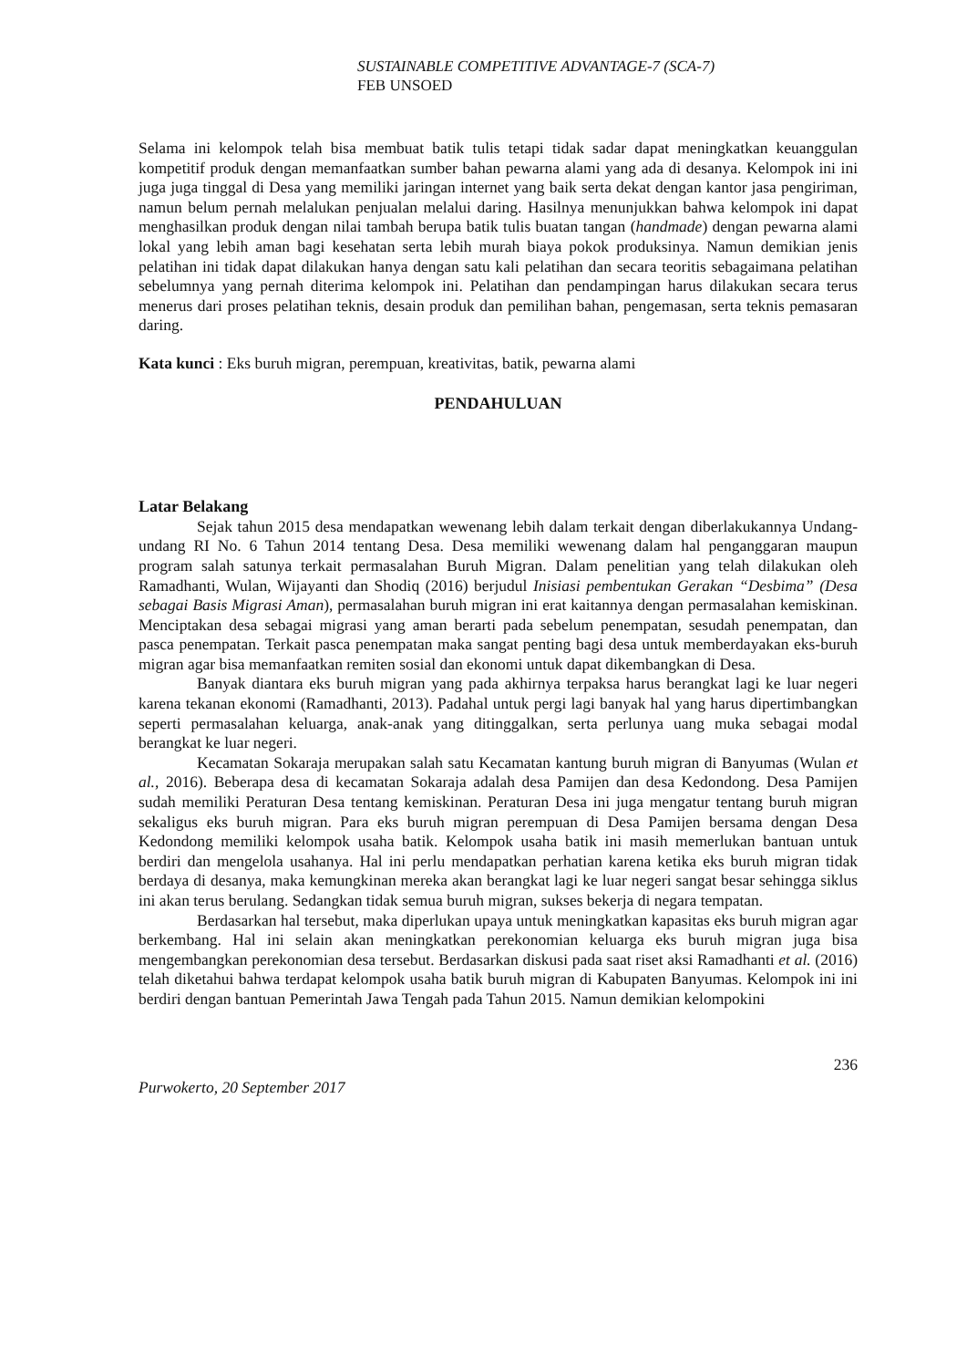SUSTAINABLE COMPETITIVE ADVANTAGE-7 (SCA-7)
FEB UNSOED
Selama ini kelompok telah bisa membuat batik tulis tetapi tidak sadar dapat meningkatkan keuanggulan kompetitif produk dengan memanfaatkan sumber bahan pewarna alami yang ada di desanya. Kelompok ini ini juga juga tinggal di Desa yang memiliki jaringan internet yang baik serta dekat dengan kantor jasa pengiriman, namun belum pernah melalukan penjualan melalui daring. Hasilnya menunjukkan bahwa kelompok ini dapat menghasilkan produk dengan nilai tambah berupa batik tulis buatan tangan (handmade) dengan pewarna alami lokal yang lebih aman bagi kesehatan serta lebih murah biaya pokok produksinya. Namun demikian jenis pelatihan ini tidak dapat dilakukan hanya dengan satu kali pelatihan dan secara teoritis sebagaimana pelatihan sebelumnya yang pernah diterima kelompok ini. Pelatihan dan pendampingan harus dilakukan secara terus menerus dari proses pelatihan teknis, desain produk dan pemilihan bahan, pengemasan, serta teknis pemasaran daring.
Kata kunci : Eks buruh migran, perempuan, kreativitas, batik, pewarna alami
PENDAHULUAN
Latar Belakang
Sejak tahun 2015 desa mendapatkan wewenang lebih dalam terkait dengan diberlakukannya Undang-undang RI No. 6 Tahun 2014 tentang Desa. Desa memiliki wewenang dalam hal penganggaran maupun program salah satunya terkait permasalahan Buruh Migran. Dalam penelitian yang telah dilakukan oleh Ramadhanti, Wulan, Wijayanti dan Shodiq (2016) berjudul Inisiasi pembentukan Gerakan “Desbima” (Desa sebagai Basis Migrasi Aman), permasalahan buruh migran ini erat kaitannya dengan permasalahan kemiskinan. Menciptakan desa sebagai migrasi yang aman berarti pada sebelum penempatan, sesudah penempatan, dan pasca penempatan. Terkait pasca penempatan maka sangat penting bagi desa untuk memberdayakan eks-buruh migran agar bisa memanfaatkan remiten sosial dan ekonomi untuk dapat dikembangkan di Desa.
Banyak diantara eks buruh migran yang pada akhirnya terpaksa harus berangkat lagi ke luar negeri karena tekanan ekonomi (Ramadhanti, 2013). Padahal untuk pergi lagi banyak hal yang harus dipertimbangkan seperti permasalahan keluarga, anak-anak yang ditinggalkan, serta perlunya uang muka sebagai modal berangkat ke luar negeri.
Kecamatan Sokaraja merupakan salah satu Kecamatan kantung buruh migran di Banyumas (Wulan et al., 2016). Beberapa desa di kecamatan Sokaraja adalah desa Pamijen dan desa Kedondong. Desa Pamijen sudah memiliki Peraturan Desa tentang kemiskinan. Peraturan Desa ini juga mengatur tentang buruh migran sekaligus eks buruh migran. Para eks buruh migran perempuan di Desa Pamijen bersama dengan Desa Kedondong memiliki kelompok usaha batik. Kelompok usaha batik ini masih memerlukan bantuan untuk berdiri dan mengelola usahanya. Hal ini perlu mendapatkan perhatian karena ketika eks buruh migran tidak berdaya di desanya, maka kemungkinan mereka akan berangkat lagi ke luar negeri sangat besar sehingga siklus ini akan terus berulang. Sedangkan tidak semua buruh migran, sukses bekerja di negara tempatan.
Berdasarkan hal tersebut, maka diperlukan upaya untuk meningkatkan kapasitas eks buruh migran agar berkembang. Hal ini selain akan meningkatkan perekonomian keluarga eks buruh migran juga bisa mengembangkan perekonomian desa tersebut. Berdasarkan diskusi pada saat riset aksi Ramadhanti et al. (2016) telah diketahui bahwa terdapat kelompok usaha batik buruh migran di Kabupaten Banyumas. Kelompok ini ini berdiri dengan bantuan Pemerintah Jawa Tengah pada Tahun 2015. Namun demikian kelompokini
236
Purwokerto, 20 September 2017